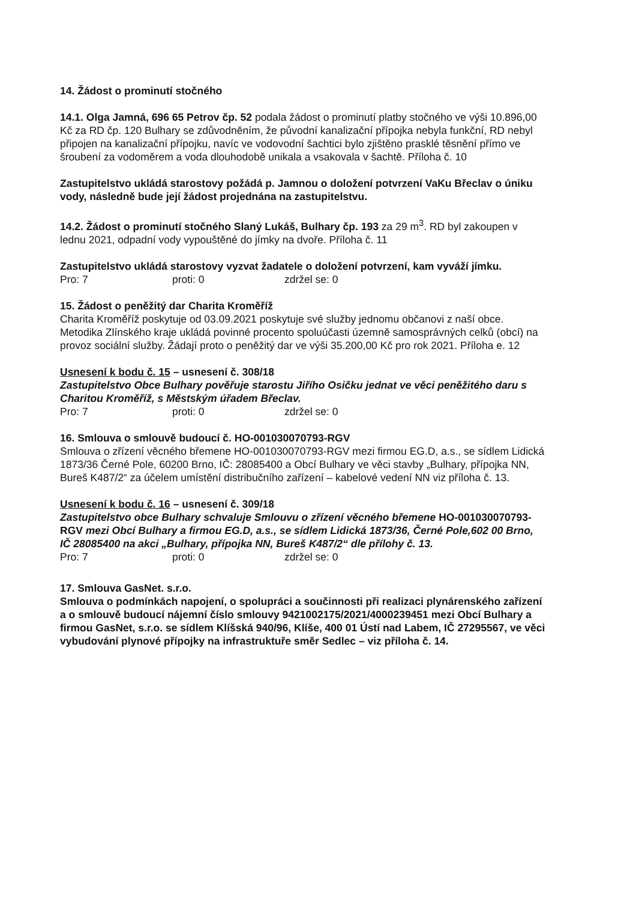14. Žádost o prominutí stočného
14.1. Olga Jamná, 696 65 Petrov čp. 52 podala žádost o prominutí platby stočného ve výši 10.896,00 Kč za RD čp. 120 Bulhary se zdůvodněním, že původní kanalizační přípojka nebyla funkční, RD nebyl připojen na kanalizační přípojku, navíc ve vodovodní šachtici bylo zjištěno prasklé těsnění přímo ve šroubení za vodoměrem a voda dlouhodobě unikala a vsakovala v šachtě. Příloha č. 10
Zastupitelstvo ukládá starostovy požádá p. Jamnou o doložení potvrzení VaKu Břeclav o úniku vody, následně bude její žádost projednána na zastupitelstvu.
14.2. Žádost o prominutí stočného Slaný Lukáš, Bulhary čp. 193 za 29 m<sup>3</sup>. RD byl zakoupen v lednu 2021, odpadní vody vypouštěné do jímky na dvoře. Příloha č. 11
Zastupitelstvo ukládá starostovy vyzvat žadatele o doložení potvrzení, kam vyváží jímku.
Pro: 7 proti: 0 zdržel se: 0
15. Žádost o peněžitý dar Charita Kroměříž
Charita Kroměříž poskytuje od 03.09.2021 poskytuje své služby jednomu občanovi z naší obce. Metodika Zlínského kraje ukládá povinné procento spoluúčasti územně samosprávných celků (obcí) na provoz sociální služby. Žádají proto o peněžitý dar ve výši 35.200,00 Kč pro rok 2021. Příloha e. 12
Usnesení k bodu č. 15 – usnesení č. 308/18
Zastupitelstvo Obce Bulhary pověřuje starostu Jiřího Osičku jednat ve věci peněžitého daru s Charitou Kroměříž, s Městským úřadem Břeclav.
Pro: 7 proti: 0 zdržel se: 0
16. Smlouva o smlouvě budoucí č. HO-001030070793-RGV
Smlouva o zřízení věcného břemene HO-001030070793-RGV mezi firmou EG.D, a.s., se sídlem Lidická 1873/36 Černé Pole, 60200 Brno, IČ: 28085400 a Obcí Bulhary ve věci stavby „Bulhary, přípojka NN, Bureš K487/2“ za účelem umístění distribučního zařízení – kabelové vedení NN viz příloha č. 13.
Usnesení k bodu č. 16 – usnesení č. 309/18
Zastupitelstvo obce Bulhary schvaluje Smlouvu o zřízení věcného břemene HO-001030070793-RGV mezi Obcí Bulhary a firmou EG.D, a.s., se sídlem Lidická 1873/36, Černé Pole,602 00 Brno, IČ 28085400 na akci „Bulhary, přípojka NN, Bureš K487/2“ dle přílohy č. 13.
Pro: 7 proti: 0 zdržel se: 0
17. Smlouva GasNet. s.r.o.
Smlouva o podmínkách napojení, o spolupráci a součinnosti při realizaci plynárenského zařízení a o smlouvě budoucí nájemní číslo smlouvy 9421002175/2021/4000239451 mezi Obcí Bulhary a firmou GasNet, s.r.o. se sídlem Klíšská 940/96, Klíše, 400 01 Ústí nad Labem, IČ 27295567, ve věci vybudování plynové přípojky na infrastruktuře směr Sedlec – viz příloha č. 14.